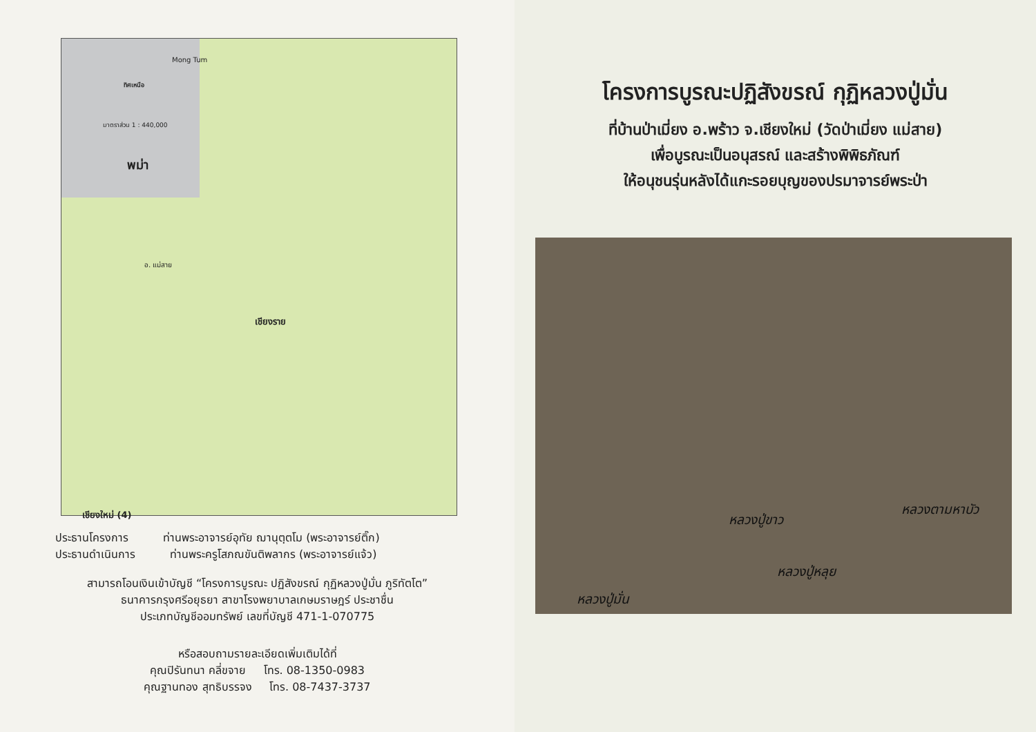Mong Tum
ทิศเหนือ
มาตราส่วน 1 : 440,000
พม่า
เชียงราย
เชียงใหม่ (4)
อ. แม่สาย
ประธานโครงการ ท่านพระอาจารย์อุทัย ฌานุตฺตโม (พระอาจารย์ติ๊ก)
ประธานดำเนินการ ท่านพระครูโสภณขันติพลากร (พระอาจารย์แจ้ว)
สามารถโอนเงินเข้าบัญชี “โครงการบูรณะ ปฏิสังขรณ์ กุฏิหลวงปู่มั่น ภูริทัตโต”
ธนาคารกรุงศรีอยุธยา สาขาโรงพยาบาลเกษมราษฎร์ ประชาชื่น
ประเภทบัญชีออมทรัพย์ เลขที่บัญชี 471-1-070775
หรือสอบถามรายละเอียดเพิ่มเติมได้ที่
คุณปิรันทนา คลี่ขจาย โทร. 08-1350-0983
คุณฐานทอง สุทธิบรรจง โทร. 08-7437-3737
โครงการบูรณะปฏิสังขรณ์ กุฏิหลวงปู่มั่น
ที่บ้านป่าเมี่ยง อ.พร้าว จ.เชียงใหม่ (วัดป่าเมี่ยง แม่สาย)
เพื่อบูรณะเป็นอนุสรณ์ และสร้างพิพิธภัณฑ์
ให้อนุชนรุ่นหลังได้แกะรอยบุญของปรมาจารย์พระป่า
หลวงปู่ขาว
หลวงตามหาบัว
หลวงปู่หลุย
หลวงปู่มั่น